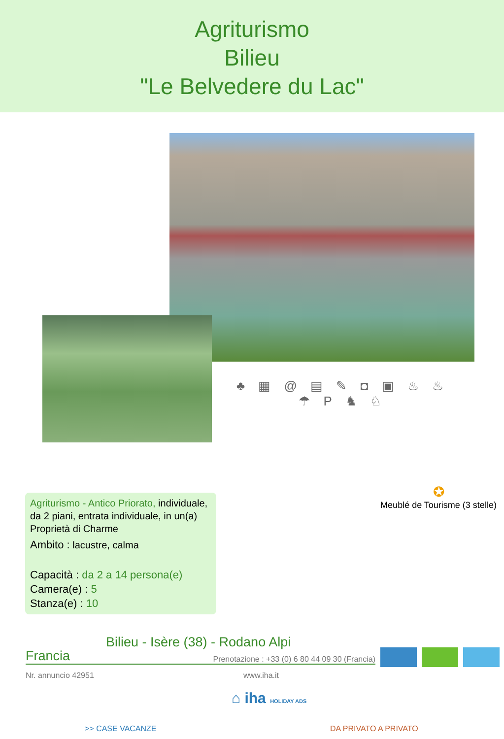Agriturismo
Bilieu
"Le Belvedere du Lac"
♣ ▦ @ ▤ ✎ ◘ ▣ ♨ ♨ ☂ P ♞ ♘
Agriturismo - Antico Priorato, individuale, da 2 piani, entrata individuale, in un(a) Proprietà di Charme
Ambito : lacustre, calma
Capacità : da 2 a 14 persona(e)
Camera(e) : 5
Stanza(e) : 10
✪
Meublé de Tourisme (3 stelle)
Bilieu - Isère (38) - Rodano Alpi
Francia Prenotazione : +33 (0) 6 80 44 09 30 (Francia)
Nr. annuncio 42951 www.iha.it
⌂ iha HOLIDAY ADS
>> CASE VACANZE DA PRIVATO A PRIVATO